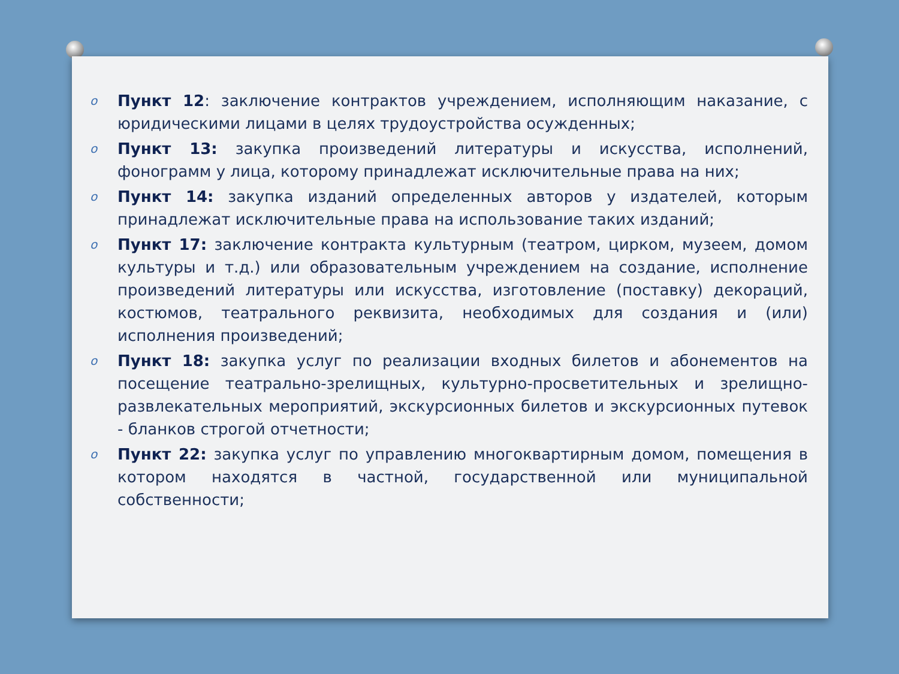o Пункт 12: заключение контрактов учреждением, исполняющим наказание, с юридическими лицами в целях трудоустройства осужденных;
o Пункт 13: закупка произведений литературы и искусства, исполнений, фонограмм у лица, которому принадлежат исключительные права на них;
o Пункт 14: закупка изданий определенных авторов у издателей, которым принадлежат исключительные права на использование таких изданий;
o Пункт 17: заключение контракта культурным (театром, цирком, музеем, домом культуры и т.д.) или образовательным учреждением на создание, исполнение произведений литературы или искусства, изготовление (поставку) декораций, костюмов, театрального реквизита, необходимых для создания и (или) исполнения произведений;
o Пункт 18: закупка услуг по реализации входных билетов и абонементов на посещение театрально-зрелищных, культурно-просветительных и зрелищно-развлекательных мероприятий, экскурсионных билетов и экскурсионных путевок - бланков строгой отчетности;
o Пункт 22: закупка услуг по управлению многоквартирным домом, помещения в котором находятся в частной, государственной или муниципальной собственности;